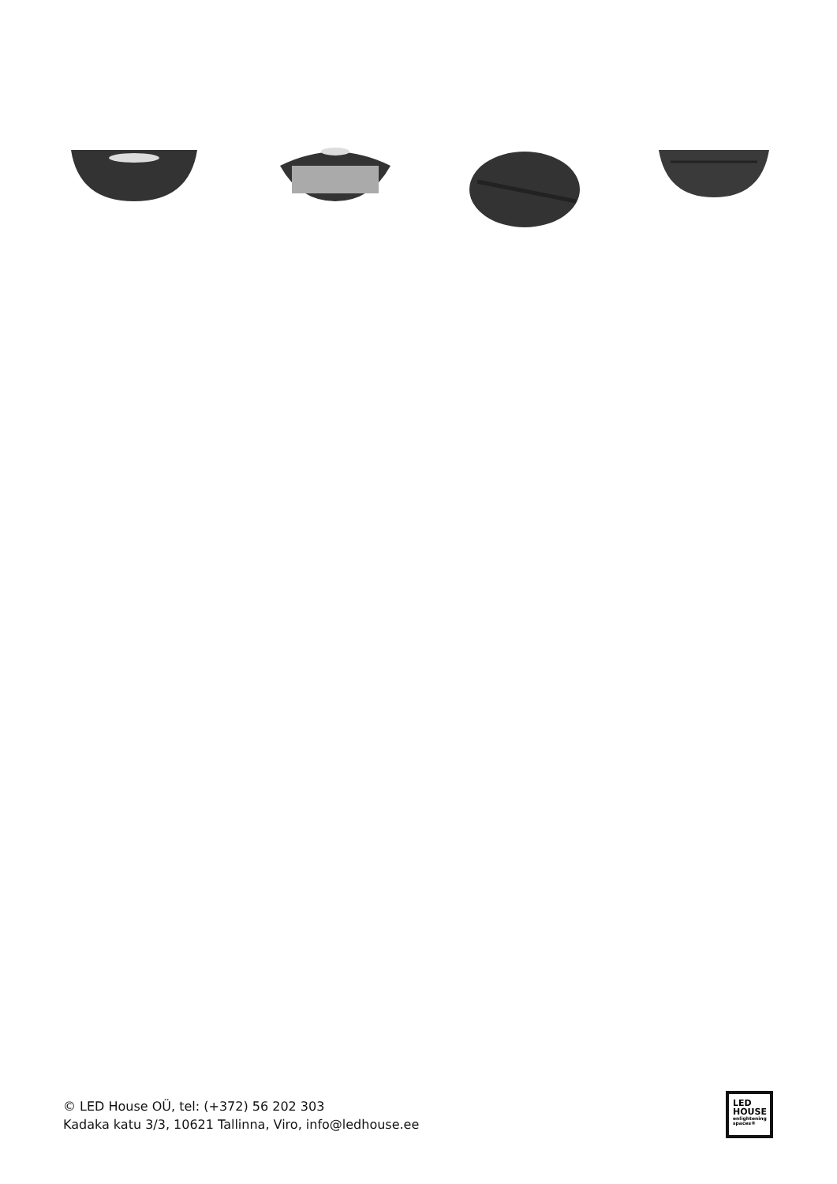© LED House OÜ, tel: (+372) 56 202 303
Kadaka katu 3/3, 10621 Tallinna, Viro, info@ledhouse.ee
LED
HOUSE
enlightening spaces®